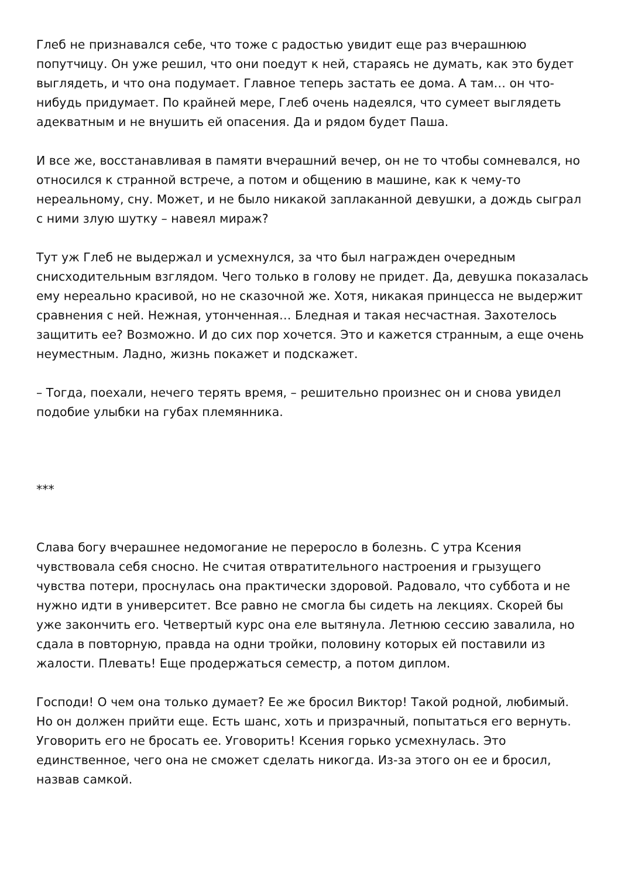Глеб не признавался себе, что тоже с радостью увидит еще раз вчерашнюю попутчицу. Он уже решил, что они поедут к ней, стараясь не думать, как это будет выглядеть, и что она подумает. Главное теперь застать ее дома. А там… он что-нибудь придумает. По крайней мере, Глеб очень надеялся, что сумеет выглядеть адекватным и не внушить ей опасения. Да и рядом будет Паша.
И все же, восстанавливая в памяти вчерашний вечер, он не то чтобы сомневался, но относился к странной встрече, а потом и общению в машине, как к чему-то нереальному, сну. Может, и не было никакой заплаканной девушки, а дождь сыграл с ними злую шутку – навеял мираж?
Тут уж Глеб не выдержал и усмехнулся, за что был награжден очередным снисходительным взглядом. Чего только в голову не придет. Да, девушка показалась ему нереально красивой, но не сказочной же. Хотя, никакая принцесса не выдержит сравнения с ней. Нежная, утонченная… Бледная и такая несчастная. Захотелось защитить ее? Возможно. И до сих пор хочется. Это и кажется странным, а еще очень неуместным. Ладно, жизнь покажет и подскажет.
– Тогда, поехали, нечего терять время, – решительно произнес он и снова увидел подобие улыбки на губах племянника.
***
Слава богу вчерашнее недомогание не переросло в болезнь. С утра Ксения чувствовала себя сносно. Не считая отвратительного настроения и грызущего чувства потери, проснулась она практически здоровой. Радовало, что суббота и не нужно идти в университет. Все равно не смогла бы сидеть на лекциях. Скорей бы уже закончить его. Четвертый курс она еле вытянула. Летнюю сессию завалила, но сдала в повторную, правда на одни тройки, половину которых ей поставили из жалости. Плевать! Еще продержаться семестр, а потом диплом.
Господи! О чем она только думает? Ее же бросил Виктор! Такой родной, любимый. Но он должен прийти еще. Есть шанс, хоть и призрачный, попытаться его вернуть. Уговорить его не бросать ее. Уговорить! Ксения горько усмехнулась. Это единственное, чего она не сможет сделать никогда. Из-за этого он ее и бросил, назвав самкой.